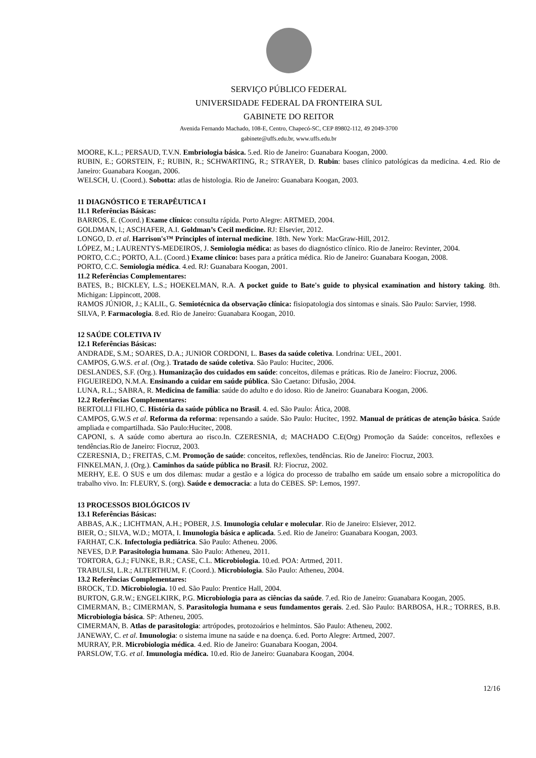SERVIÇO PÚBLICO FEDERAL
UNIVERSIDADE FEDERAL DA FRONTEIRA SUL
GABINETE DO REITOR
Avenida Fernando Machado, 108-E, Centro, Chapecó-SC, CEP 89802-112, 49 2049-3700
gabinete@uffs.edu.br, www.uffs.edu.br
MOORE, K.L.; PERSAUD, T.V.N. Embriologia básica. 5.ed. Rio de Janeiro: Guanabara Koogan, 2000.
RUBIN, E.; GORSTEIN, F.; RUBIN, R.; SCHWARTING, R.; STRAYER, D. Rubin: bases clínico patológicas da medicina. 4.ed. Rio de Janeiro: Guanabara Koogan, 2006.
WELSCH, U. (Coord.). Sobotta: atlas de histologia. Rio de Janeiro: Guanabara Koogan, 2003.
11 DIAGNÓSTICO E TERAPÊUTICA I
11.1 Referências Básicas:
BARROS, E. (Coord.) Exame clínico: consulta rápida. Porto Alegre: ARTMED, 2004.
GOLDMAN, l.; ASCHAFER, A.I. Goldman’s Cecil medicine. RJ: Elsevier, 2012.
LONGO, D. et al. Harrison's™ Principles of internal medicine. 18th. New York: MacGraw-Hill, 2012.
LÓPEZ, M.; LAURENTYS-MEDEIROS, J. Semiologia médica: as bases do diagnóstico clínico. Rio de Janeiro: Revinter, 2004.
PORTO, C.C.; PORTO, A.L. (Coord.) Exame clínico: bases para a prática médica. Rio de Janeiro: Guanabara Koogan, 2008.
PORTO, C.C. Semiologia médica. 4.ed. RJ: Guanabara Koogan, 2001.
11.2 Referências Complementares:
BATES, B.; BICKLEY, L.S.; HOEKELMAN, R.A. A pocket guide to Bate's guide to physical examination and history taking. 8th. Michigan: Lippincott, 2008.
RAMOS JÚNIOR, J.; KALIL, G. Semiotécnica da observação clínica: fisiopatologia dos sintomas e sinais. São Paulo: Sarvier, 1998.
SILVA, P. Farmacologia. 8.ed. Rio de Janeiro: Guanabara Koogan, 2010.
12 SAÚDE COLETIVA IV
12.1 Referências Básicas:
ANDRADE, S.M.; SOARES, D.A.; JUNIOR CORDONI, L. Bases da saúde coletiva. Londrina: UEL, 2001.
CAMPOS, G.W.S. et al. (Org.). Tratado de saúde coletiva. São Paulo: Hucitec, 2006.
DESLANDES, S.F. (Org.). Humanização dos cuidados em saúde: conceitos, dilemas e práticas. Rio de Janeiro: Fiocruz, 2006.
FIGUEIREDO, N.M.A. Ensinando a cuidar em saúde pública. São Caetano: Difusão, 2004.
LUNA, R.L.; SABRA, R. Medicina de família: saúde do adulto e do idoso. Rio de Janeiro: Guanabara Koogan, 2006.
12.2 Referências Complementares:
BERTOLLI FILHO, C. História da saúde pública no Brasil. 4. ed. São Paulo: Ática, 2008.
CAMPOS, G.W.S et al. Reforma da reforma: repensando a saúde. São Paulo: Hucitec, 1992. Manual de práticas de atenção básica. Saúde ampliada e compartilhada. São Paulo:Hucitec, 2008.
CAPONI, s. A saúde como abertura ao risco.In. CZERESNIA, d; MACHADO C.E(Org) Promoção da Saúde: conceitos, reflexões e tendências.Rio de Janeiro: Fiocruz, 2003.
CZERESNIA, D.; FREITAS, C.M. Promoção de saúde: conceitos, reflexões, tendências. Rio de Janeiro: Fiocruz, 2003.
FINKELMAN, J. (Org.). Caminhos da saúde pública no Brasil. RJ: Fiocruz, 2002.
MERHY, E.E. O SUS e um dos dilemas: mudar a gestão e a lógica do processo de trabalho em saúde um ensaio sobre a micropolítica do trabalho vivo. In: FLEURY, S. (org). Saúde e democracia: a luta do CEBES. SP: Lemos, 1997.
13 PROCESSOS BIOLÓGICOS IV
13.1 Referências Básicas:
ABBAS, A.K.; LICHTMAN, A.H.; POBER, J.S. Imunologia celular e molecular. Rio de Janeiro: Elsiever, 2012.
BIER, O.; SILVA, W.D.; MOTA, I. Imunologia básica e aplicada. 5.ed. Rio de Janeiro: Guanabara Koogan, 2003.
FARHAT, C.K. Infectologia pediátrica. São Paulo: Atheneu. 2006.
NEVES, D.P. Parasitologia humana. São Paulo: Atheneu, 2011.
TORTORA, G.J.; FUNKE, B.R.; CASE, C.L. Microbiologia. 10.ed. POA: Artmed, 2011.
TRABULSI, L.R.; ALTERTHUM, F. (Coord.). Microbiologia. São Paulo: Atheneu, 2004.
13.2 Referências Complementares:
BROCK, T.D. Microbiologia. 10 ed. São Paulo: Prentice Hall, 2004.
BURTON, G.R.W.; ENGELKIRK, P.G. Microbiologia para as ciências da saúde. 7.ed. Rio de Janeiro: Guanabara Koogan, 2005.
CIMERMAN, B.; CIMERMAN, S. Parasitologia humana e seus fundamentos gerais. 2.ed. São Paulo: BARBOSA, H.R.; TORRES, B.B. Microbiologia básica. SP: Atheneu, 2005.
CIMERMAN, B. Atlas de parasitologia: artrópodes, protozoários e helmintos. São Paulo: Atheneu, 2002.
JANEWAY, C. et al. Imunologia: o sistema imune na saúde e na doença. 6.ed. Porto Alegre: Artmed, 2007.
MURRAY, P.R. Microbiologia médica. 4.ed. Rio de Janeiro: Guanabara Koogan, 2004.
PARSLOW, T.G. et al. Imunologia médica. 10.ed. Rio de Janeiro: Guanabara Koogan, 2004.
12/16